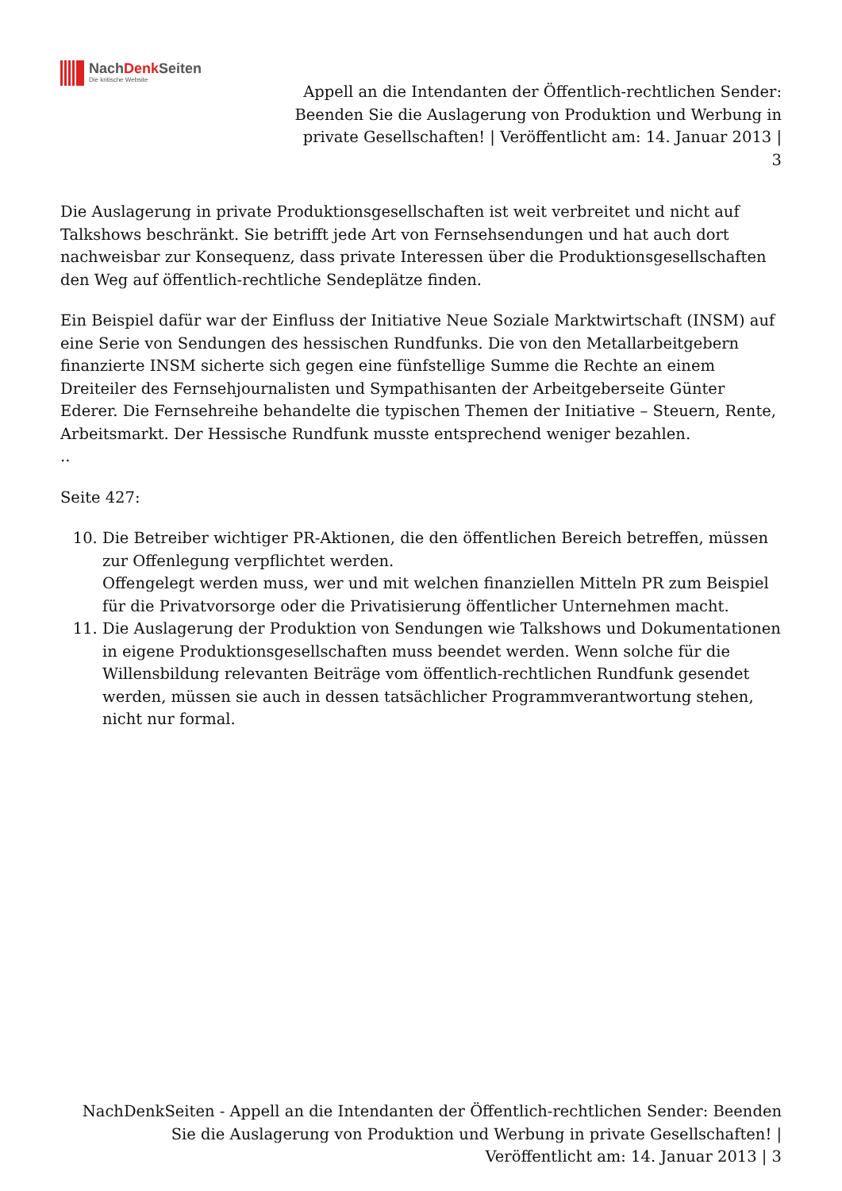NachDenk Seiten
Die kritische Website
Appell an die Intendanten der Öffentlich-rechtlichen Sender: Beenden Sie die Auslagerung von Produktion und Werbung in private Gesellschaften! | Veröffentlicht am: 14. Januar 2013 | 3
Die Auslagerung in private Produktionsgesellschaften ist weit verbreitet und nicht auf Talkshows beschränkt. Sie betrifft jede Art von Fernsehsendungen und hat auch dort nachweisbar zur Konsequenz, dass private Interessen über die Produktionsgesellschaften den Weg auf öffentlich-rechtliche Sendeplätze finden.
Ein Beispiel dafür war der Einfluss der Initiative Neue Soziale Marktwirtschaft (INSM) auf eine Serie von Sendungen des hessischen Rundfunks. Die von den Metallarbeitgebern finanzierte INSM sicherte sich gegen eine fünfstellige Summe die Rechte an einem Dreiteiler des Fernsehjournalisten und Sympathisanten der Arbeitgeberseite Günter Ederer. Die Fernsehreihe behandelte die typischen Themen der Initiative – Steuern, Rente, Arbeitsmarkt. Der Hessische Rundfunk musste entsprechend weniger bezahlen.
..
Seite 427:
10. Die Betreiber wichtiger PR-Aktionen, die den öffentlichen Bereich betreffen, müssen zur Offenlegung verpflichtet werden.
Offengelegt werden muss, wer und mit welchen finanziellen Mitteln PR zum Beispiel für die Privatvorsorge oder die Privatisierung öffentlicher Unternehmen macht.
11. Die Auslagerung der Produktion von Sendungen wie Talkshows und Dokumentationen in eigene Produktionsgesellschaften muss beendet werden. Wenn solche für die Willensbildung relevanten Beiträge vom öffentlich-rechtlichen Rundfunk gesendet werden, müssen sie auch in dessen tatsächlicher Programmverantwortung stehen, nicht nur formal.
NachDenkSeiten - Appell an die Intendanten der Öffentlich-rechtlichen Sender: Beenden Sie die Auslagerung von Produktion und Werbung in private Gesellschaften! | Veröffentlicht am: 14. Januar 2013 | 3